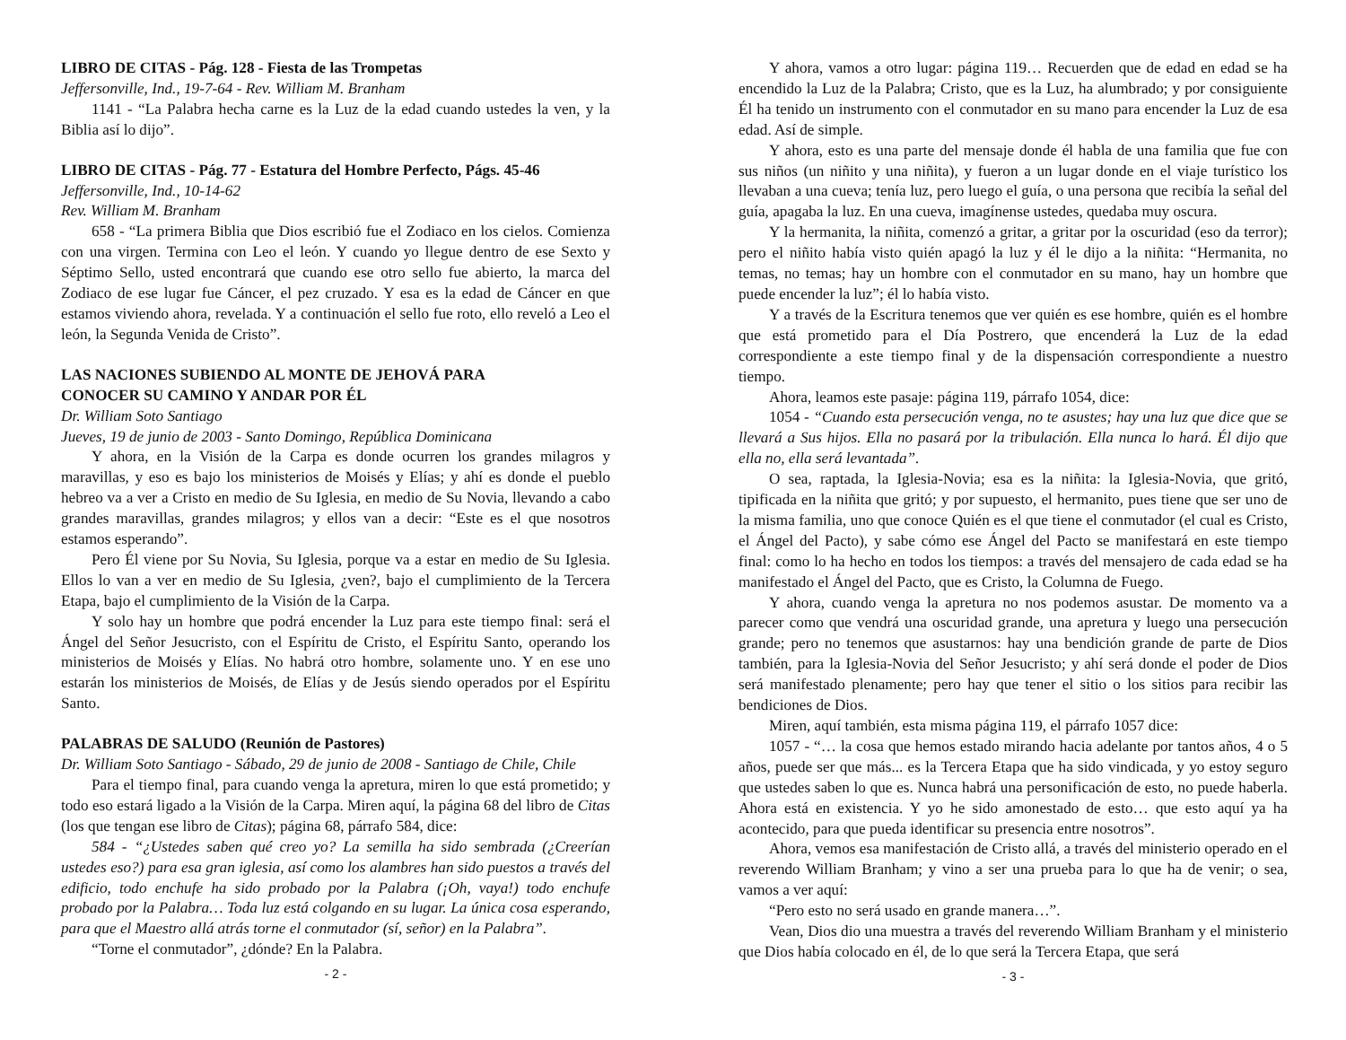LIBRO DE CITAS - Pág. 128 - Fiesta de las Trompetas
Jeffersonville, Ind., 19-7-64 - Rev. William M. Branham
1141 - “La Palabra hecha carne es la Luz de la edad cuando ustedes la ven, y la Biblia así lo dijo”.
LIBRO DE CITAS - Pág. 77 - Estatura del Hombre Perfecto, Págs. 45-46
Jeffersonville, Ind., 10-14-62
Rev. William M. Branham
658 - “La primera Biblia que Dios escribió fue el Zodiaco en los cielos. Comienza con una virgen. Termina con Leo el león. Y cuando yo llegue dentro de ese Sexto y Séptimo Sello, usted encontrará que cuando ese otro sello fue abierto, la marca del Zodiaco de ese lugar fue Cáncer, el pez cruzado. Y esa es la edad de Cáncer en que estamos viviendo ahora, revelada. Y a continuación el sello fue roto, ello reveló a Leo el león, la Segunda Venida de Cristo”.
LAS NACIONES SUBIENDO AL MONTE DE JEHOVÁ PARA
CONOCER SU CAMINO Y ANDAR POR ÉL
Dr. William Soto Santiago
Jueves, 19 de junio de 2003 - Santo Domingo, República Dominicana
Y ahora, en la Visión de la Carpa es donde ocurren los grandes milagros y maravillas, y eso es bajo los ministerios de Moisés y Elías; y ahí es donde el pueblo hebreo va a ver a Cristo en medio de Su Iglesia, en medio de Su Novia, llevando a cabo grandes maravillas, grandes milagros; y ellos van a decir: “Este es el que nosotros estamos esperando”.
Pero Él viene por Su Novia, Su Iglesia, porque va a estar en medio de Su Iglesia. Ellos lo van a ver en medio de Su Iglesia, ¿ven?, bajo el cumplimiento de la Tercera Etapa, bajo el cumplimiento de la Visión de la Carpa.
Y solo hay un hombre que podrá encender la Luz para este tiempo final: será el Ángel del Señor Jesucristo, con el Espíritu de Cristo, el Espíritu Santo, operando los ministerios de Moisés y Elías. No habrá otro hombre, solamente uno. Y en ese uno estarán los ministerios de Moisés, de Elías y de Jesús siendo operados por el Espíritu Santo.
PALABRAS DE SALUDO (Reunión de Pastores)
Dr. William Soto Santiago - Sábado, 29 de junio de 2008 - Santiago de Chile, Chile
Para el tiempo final, para cuando venga la apretura, miren lo que está prometido; y todo eso estará ligado a la Visión de la Carpa. Miren aquí, la página 68 del libro de Citas (los que tengan ese libro de Citas); página 68, párrafo 584, dice:
584 - “¿Ustedes saben qué creo yo? La semilla ha sido sembrada (¿Creerían ustedes eso?) para esa gran iglesia, así como los alambres han sido puestos a través del edificio, todo enchufe ha sido probado por la Palabra (¡Oh, vaya!) todo enchufe probado por la Palabra… Toda luz está colgando en su lugar. La única cosa esperando, para que el Maestro allá atrás torne el conmutador (sí, señor) en la Palabra”.
“Torne el conmutador”, ¿dónde? En la Palabra.
- 2 -
Y ahora, vamos a otro lugar: página 119… Recuerden que de edad en edad se ha encendido la Luz de la Palabra; Cristo, que es la Luz, ha alumbrado; y por consiguiente Él ha tenido un instrumento con el conmutador en su mano para encender la Luz de esa edad. Así de simple.
Y ahora, esto es una parte del mensaje donde él habla de una familia que fue con sus niños (un niñito y una niñita), y fueron a un lugar donde en el viaje turístico los llevaban a una cueva; tenía luz, pero luego el guía, o una persona que recibía la señal del guía, apagaba la luz. En una cueva, imagínense ustedes, quedaba muy oscura.
Y la hermanita, la niñita, comenzó a gritar, a gritar por la oscuridad (eso da terror); pero el niñito había visto quién apagó la luz y él le dijo a la niñita: “Hermanita, no temas, no temas; hay un hombre con el conmutador en su mano, hay un hombre que puede encender la luz”; él lo había visto.
Y a través de la Escritura tenemos que ver quién es ese hombre, quién es el hombre que está prometido para el Día Postrero, que encenderá la Luz de la edad correspondiente a este tiempo final y de la dispensación correspondiente a nuestro tiempo.
Ahora, leamos este pasaje: página 119, párrafo 1054, dice:
1054 - “Cuando esta persecución venga, no te asustes; hay una luz que dice que se llevará a Sus hijos. Ella no pasará por la tribulación. Ella nunca lo hará. Él dijo que ella no, ella será levantada”.
O sea, raptada, la Iglesia-Novia; esa es la niñita: la Iglesia-Novia, que gritó, tipificada en la niñita que gritó; y por supuesto, el hermanito, pues tiene que ser uno de la misma familia, uno que conoce Quién es el que tiene el conmutador (el cual es Cristo, el Ángel del Pacto), y sabe cómo ese Ángel del Pacto se manifestará en este tiempo final: como lo ha hecho en todos los tiempos: a través del mensajero de cada edad se ha manifestado el Ángel del Pacto, que es Cristo, la Columna de Fuego.
Y ahora, cuando venga la apretura no nos podemos asustar. De momento va a parecer como que vendrá una oscuridad grande, una apretura y luego una persecución grande; pero no tenemos que asustarnos: hay una bendición grande de parte de Dios también, para la Iglesia-Novia del Señor Jesucristo; y ahí será donde el poder de Dios será manifestado plenamente; pero hay que tener el sitio o los sitios para recibir las bendiciones de Dios.
Miren, aquí también, esta misma página 119, el párrafo 1057 dice:
1057 - “… la cosa que hemos estado mirando hacia adelante por tantos años, 4 o 5 años, puede ser que más... es la Tercera Etapa que ha sido vindicada, y yo estoy seguro que ustedes saben lo que es. Nunca habrá una personificación de esto, no puede haberla. Ahora está en existencia. Y yo he sido amonestado de esto… que esto aquí ya ha acontecido, para que pueda identificar su presencia entre nosotros”.
Ahora, vemos esa manifestación de Cristo allá, a través del ministerio operado en el reverendo William Branham; y vino a ser una prueba para lo que ha de venir; o sea, vamos a ver aquí:
“Pero esto no será usado en grande manera…”.
Vean, Dios dio una muestra a través del reverendo William Branham y el ministerio que Dios había colocado en él, de lo que será la Tercera Etapa, que será
- 3 -